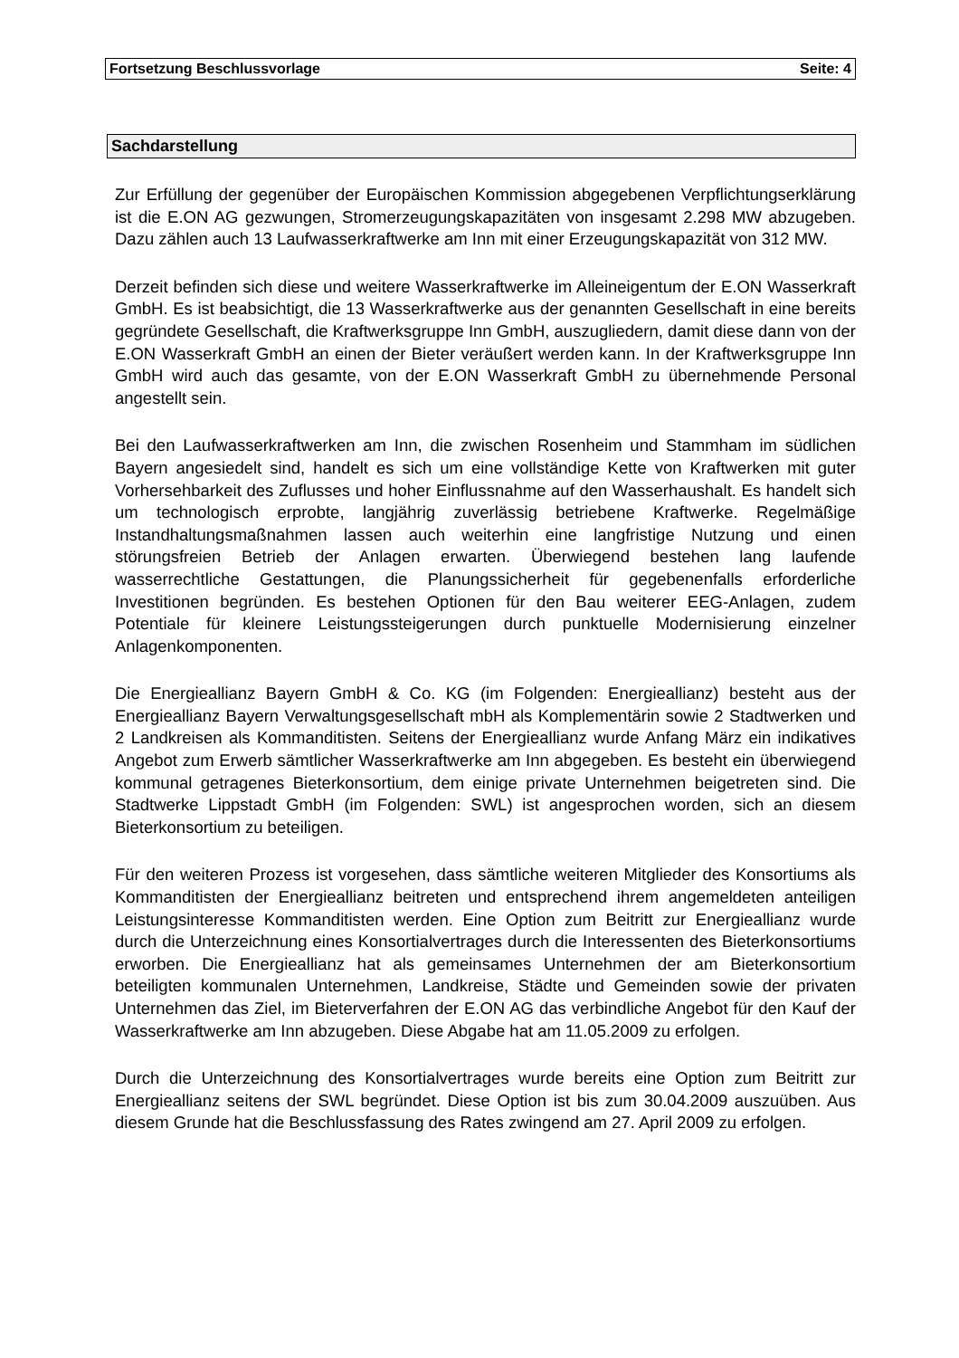Fortsetzung Beschlussvorlage Seite: 4
Sachdarstellung
Zur Erfüllung der gegenüber der Europäischen Kommission abgegebenen Verpflichtungserklärung ist die E.ON AG gezwungen, Stromerzeugungskapazitäten von insgesamt 2.298 MW abzugeben. Dazu zählen auch 13 Laufwasserkraftwerke am Inn mit einer Erzeugungskapazität von 312 MW.
Derzeit befinden sich diese und weitere Wasserkraftwerke im Alleineigentum der E.ON Wasserkraft GmbH. Es ist beabsichtigt, die 13 Wasserkraftwerke aus der genannten Gesellschaft in eine bereits gegründete Gesellschaft, die Kraftwerksgruppe Inn GmbH, auszugliedern, damit diese dann von der E.ON Wasserkraft GmbH an einen der Bieter veräußert werden kann. In der Kraftwerksgruppe Inn GmbH wird auch das gesamte, von der E.ON Wasserkraft GmbH zu übernehmende Personal angestellt sein.
Bei den Laufwasserkraftwerken am Inn, die zwischen Rosenheim und Stammham im südlichen Bayern angesiedelt sind, handelt es sich um eine vollständige Kette von Kraftwerken mit guter Vorhersehbarkeit des Zuflusses und hoher Einflussnahme auf den Wasserhaushalt. Es handelt sich um technologisch erprobte, langjährig zuverlässig betriebene Kraftwerke. Regelmäßige Instandhaltungsmaßnahmen lassen auch weiterhin eine langfristige Nutzung und einen störungsfreien Betrieb der Anlagen erwarten. Überwiegend bestehen lang laufende wasserrechtliche Gestattungen, die Planungssicherheit für gegebenenfalls erforderliche Investitionen begründen. Es bestehen Optionen für den Bau weiterer EEG-Anlagen, zudem Potentiale für kleinere Leistungssteigerungen durch punktuelle Modernisierung einzelner Anlagenkomponenten.
Die Energieallianz Bayern GmbH & Co. KG (im Folgenden: Energieallianz) besteht aus der Energieallianz Bayern Verwaltungsgesellschaft mbH als Komplementärin sowie 2 Stadtwerken und 2 Landkreisen als Kommanditisten. Seitens der Energieallianz wurde Anfang März ein indikatives Angebot zum Erwerb sämtlicher Wasserkraftwerke am Inn abgegeben. Es besteht ein überwiegend kommunal getragenes Bieterkonsortium, dem einige private Unternehmen beigetreten sind. Die Stadtwerke Lippstadt GmbH (im Folgenden: SWL) ist angesprochen worden, sich an diesem Bieterkonsortium zu beteiligen.
Für den weiteren Prozess ist vorgesehen, dass sämtliche weiteren Mitglieder des Konsortiums als Kommanditisten der Energieallianz beitreten und entsprechend ihrem angemeldeten anteiligen Leistungsinteresse Kommanditisten werden. Eine Option zum Beitritt zur Energieallianz wurde durch die Unterzeichnung eines Konsortialvertrages durch die Interessenten des Bieterkonsortiums erworben. Die Energieallianz hat als gemeinsames Unternehmen der am Bieterkonsortium beteiligten kommunalen Unternehmen, Landkreise, Städte und Gemeinden sowie der privaten Unternehmen das Ziel, im Bieterverfahren der E.ON AG das verbindliche Angebot für den Kauf der Wasserkraftwerke am Inn abzugeben. Diese Abgabe hat am 11.05.2009 zu erfolgen.
Durch die Unterzeichnung des Konsortialvertrages wurde bereits eine Option zum Beitritt zur Energieallianz seitens der SWL begründet. Diese Option ist bis zum 30.04.2009 auszuüben. Aus diesem Grunde hat die Beschlussfassung des Rates zwingend am 27. April 2009 zu erfolgen.